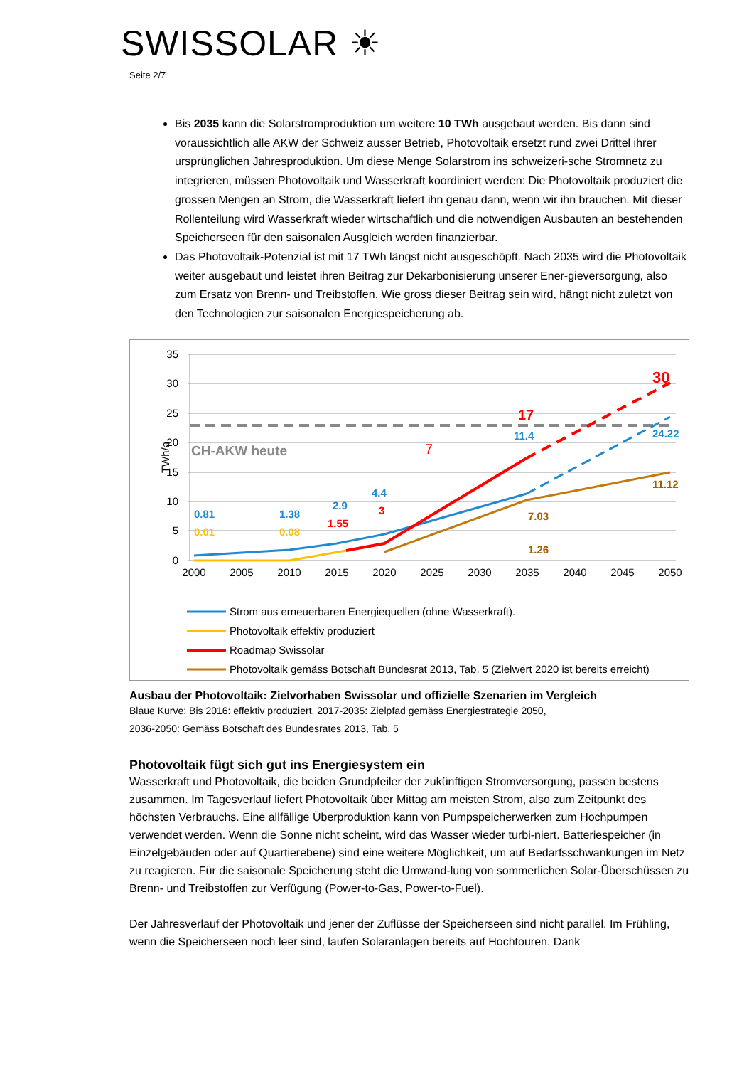SWISSOLAR ☀
Seite 2/7
Bis 2035 kann die Solarstromproduktion um weitere 10 TWh ausgebaut werden. Bis dann sind voraussichtlich alle AKW der Schweiz ausser Betrieb, Photovoltaik ersetzt rund zwei Drittel ihrer ursprünglichen Jahresproduktion. Um diese Menge Solarstrom ins schweizeri-sche Stromnetz zu integrieren, müssen Photovoltaik und Wasserkraft koordiniert werden: Die Photovoltaik produziert die grossen Mengen an Strom, die Wasserkraft liefert ihn genau dann, wenn wir ihn brauchen. Mit dieser Rollenteilung wird Wasserkraft wieder wirtschaftlich und die notwendigen Ausbauten an bestehenden Speicherseen für den saisonalen Ausgleich werden finanzierbar.
Das Photovoltaik-Potenzial ist mit 17 TWh längst nicht ausgeschöpft. Nach 2035 wird die Photovoltaik weiter ausgebaut und leistet ihren Beitrag zur Dekarbonisierung unserer Ener-gieversorgung, also zum Ersatz von Brenn- und Treibstoffen. Wie gross dieser Beitrag sein wird, hängt nicht zuletzt von den Technologien zur saisonalen Energiespeicherung ab.
35
30
25
20
15
10
5
0
TWh/a
2000
2005
2010
2015
2020
2025
2030
2035
2040
2045
2050
CH-AKW heute
0.81
0.01
1.38
0.08
2.9
1.55
4.4
3
7
1.26
7.03
11.4
17
30
24.22
11.12
Strom aus erneuerbaren Energiequellen (ohne Wasserkraft).
Photovoltaik effektiv produziert
Roadmap Swissolar
Photovoltaik gemäss Botschaft Bundesrat 2013, Tab. 5 (Zielwert 2020 ist bereits erreicht)
Ausbau der Photovoltaik: Zielvorhaben Swissolar und offizielle Szenarien im Vergleich
Blaue Kurve: Bis 2016: effektiv produziert, 2017-2035: Zielpfad gemäss Energiestrategie 2050,
2036-2050: Gemäss Botschaft des Bundesrates 2013, Tab. 5
Photovoltaik fügt sich gut ins Energiesystem ein
Wasserkraft und Photovoltaik, die beiden Grundpfeiler der zukünftigen Stromversorgung, passen bestens zusammen. Im Tagesverlauf liefert Photovoltaik über Mittag am meisten Strom, also zum Zeitpunkt des höchsten Verbrauchs. Eine allfällige Überproduktion kann von Pumpspeicherwerken zum Hochpumpen verwendet werden. Wenn die Sonne nicht scheint, wird das Wasser wieder turbi-niert. Batteriespeicher (in Einzelgebäuden oder auf Quartierebene) sind eine weitere Möglichkeit, um auf Bedarfsschwankungen im Netz zu reagieren. Für die saisonale Speicherung steht die Umwand-lung von sommerlichen Solar-Überschüssen zu Brenn- und Treibstoffen zur Verfügung (Power-to-Gas, Power-to-Fuel).
Der Jahresverlauf der Photovoltaik und jener der Zuflüsse der Speicherseen sind nicht parallel. Im Frühling, wenn die Speicherseen noch leer sind, laufen Solaranlagen bereits auf Hochtouren. Dank